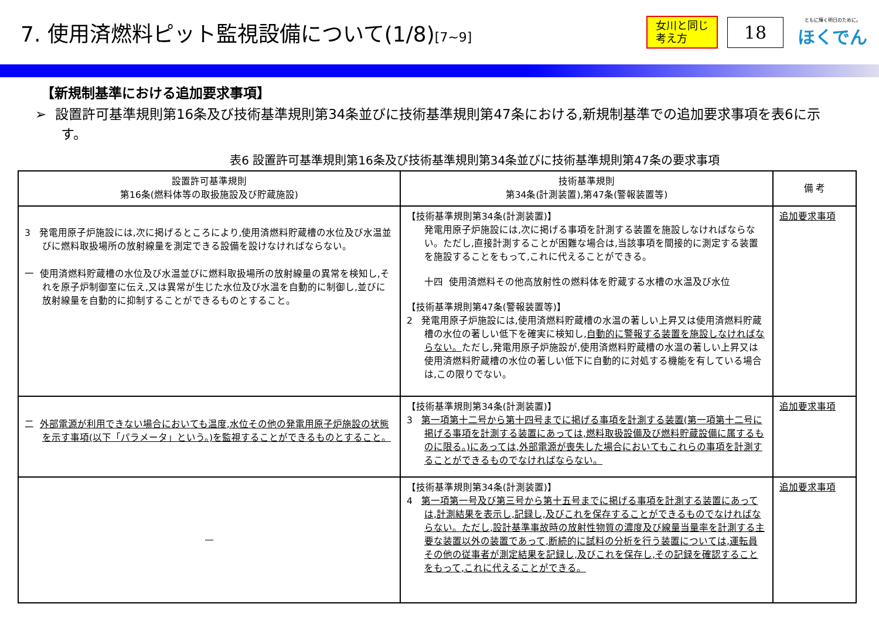7. 使用済燃料ピット監視設備について(1/8)[7~9]
女川と同じ
考え方
18
ともに輝く明日のために。
ほくでん
【新規制基準における追加要求事項】
➢ 設置許可基準規則第16条及び技術基準規則第34条並びに技術基準規則第47条における,新規制基準での追加要求事項を表6に示す。
表6 設置許可基準規則第16条及び技術基準規則第34条並びに技術基準規則第47条の要求事項
| 設置許可基準規則 第16条(燃料体等の取扱施設及び貯蔵施設) | 技術基準規則 第34条(計測装置),第47条(警報装置等) | 備 考 |
| --- | --- | --- |
| 3 発電用原子炉施設には,次に掲げるところにより,使用済燃料貯蔵槽の水位及び水温並びに燃料取扱場所の放射線量を測定できる設備を設けなければならない。 一 使用済燃料貯蔵槽の水位及び水温並びに燃料取扱場所の放射線量の異常を検知し,それを原子炉制御室に伝え,又は異常が生じた水位及び水温を自動的に制御し,並びに放射線量を自動的に抑制することができるものとすること。 | 【技術基準規則第34条(計測装置)】 発電用原子炉施設には,次に掲げる事項を計測する装置を施設しなければならない。ただし,直接計測することが困難な場合は,当該事項を間接的に測定する装置を施設することをもって,これに代えることができる。 十四 使用済燃料その他高放射性の燃料体を貯蔵する水槽の水温及び水位 【技術基準規則第47条(警報装置等)】 2 発電用原子炉施設には,使用済燃料貯蔵槽の水温の著しい上昇又は使用済燃料貯蔵槽の水位の著しい低下を確実に検知し, 自動的に警報する装置を施設しなければならない。 ただし,発電用原子炉施設が,使用済燃料貯蔵槽の水温の著しい上昇又は使用済燃料貯蔵槽の水位の著しい低下に自動的に対処する機能を有している場合は,この限りでない。 | 追加要求事項 |
| 二 外部電源が利用できない場合においても温度,水位その他の発電用原子炉施設の状態を示す事項(以下「パラメータ」という。)を監視することができるものとすること。 | 【技術基準規則第34条(計測装置)】 3 第一項第十二号から第十四号までに掲げる事項を計測する装置(第一項第十二号に掲げる事項を計測する装置にあっては,燃料取扱設備及び燃料貯蔵設備に属するものに限る。)にあっては,外部電源が喪失した場合においてもこれらの事項を計測することができるものでなければならない。 | 追加要求事項 |
| — | 【技術基準規則第34条(計測装置)】 4 第一項第一号及び第三号から第十五号までに掲げる事項を計測する装置にあっては,計測結果を表示し,記録し,及びこれを保存することができるものでなければならない。ただし,設計基準事故時の放射性物質の濃度及び線量当量率を計測する主要な装置以外の装置であって,断続的に試料の分析を行う装置については,運転員その他の従事者が測定結果を記録し,及びこれを保存し,その記録を確認することをもって,これに代えることができる。 | 追加要求事項 |